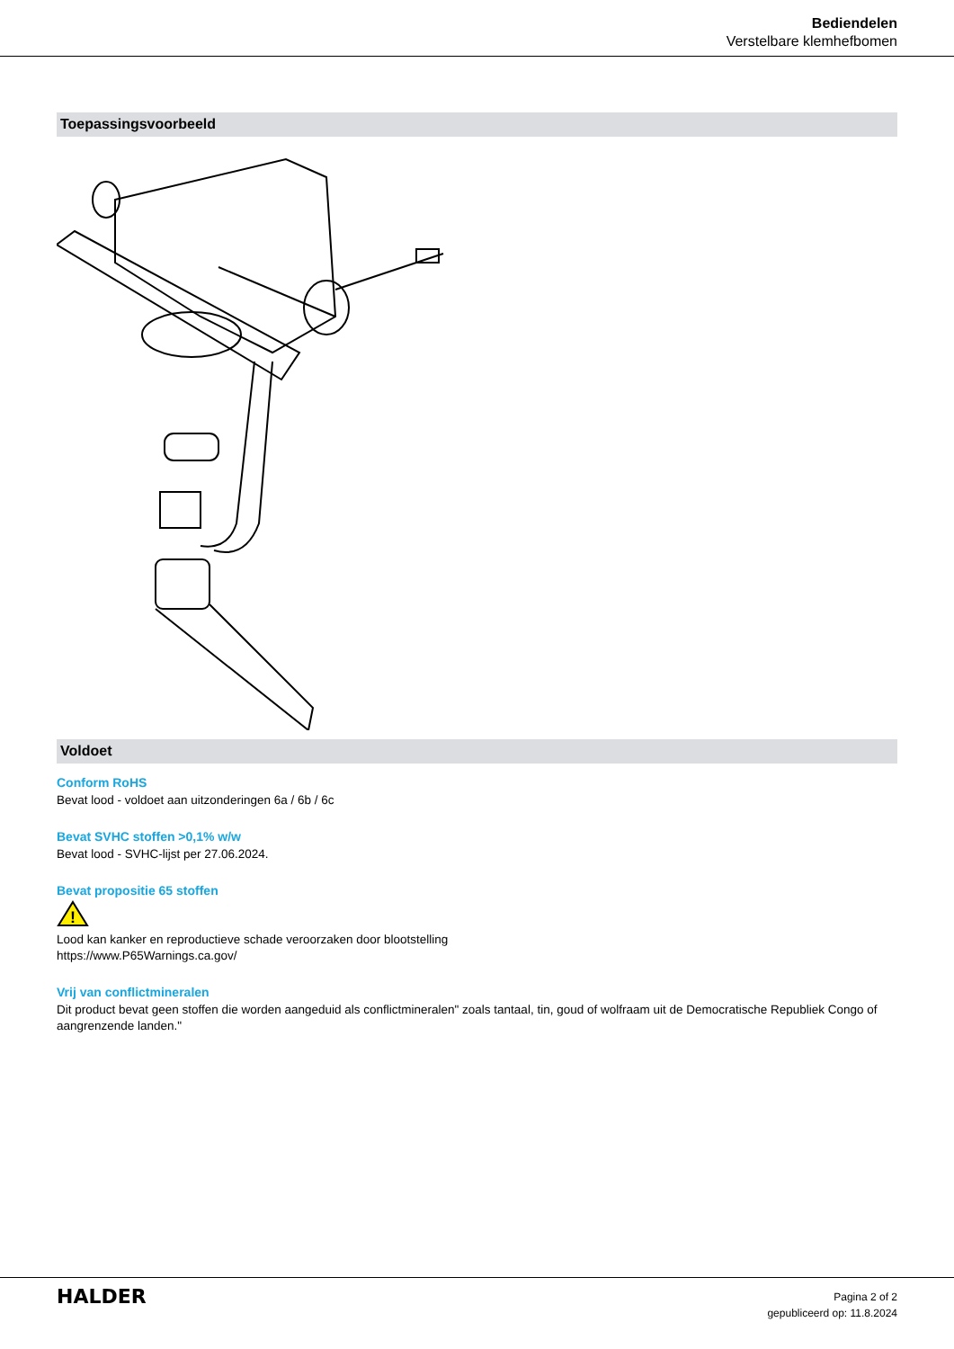Bediendelen
Verstelbare klemhefbomen
Toepassingsvoorbeeld
Voldoet
Conform RoHS
Bevat lood - voldoet aan uitzonderingen 6a / 6b / 6c
Bevat SVHC stoffen >0,1% w/w
Bevat lood - SVHC-lijst per 27.06.2024.
Bevat propositie 65 stoffen
!
Lood kan kanker en reproductieve schade veroorzaken door blootstelling
https://www.P65Warnings.ca.gov/
Vrij van conflictmineralen
Dit product bevat geen stoffen die worden aangeduid als conflictmineralen" zoals tantaal, tin, goud of wolfraam uit de Democratische Republiek Congo of aangrenzende landen."
HALDER
Pagina 2 of 2
gepubliceerd op: 11.8.2024